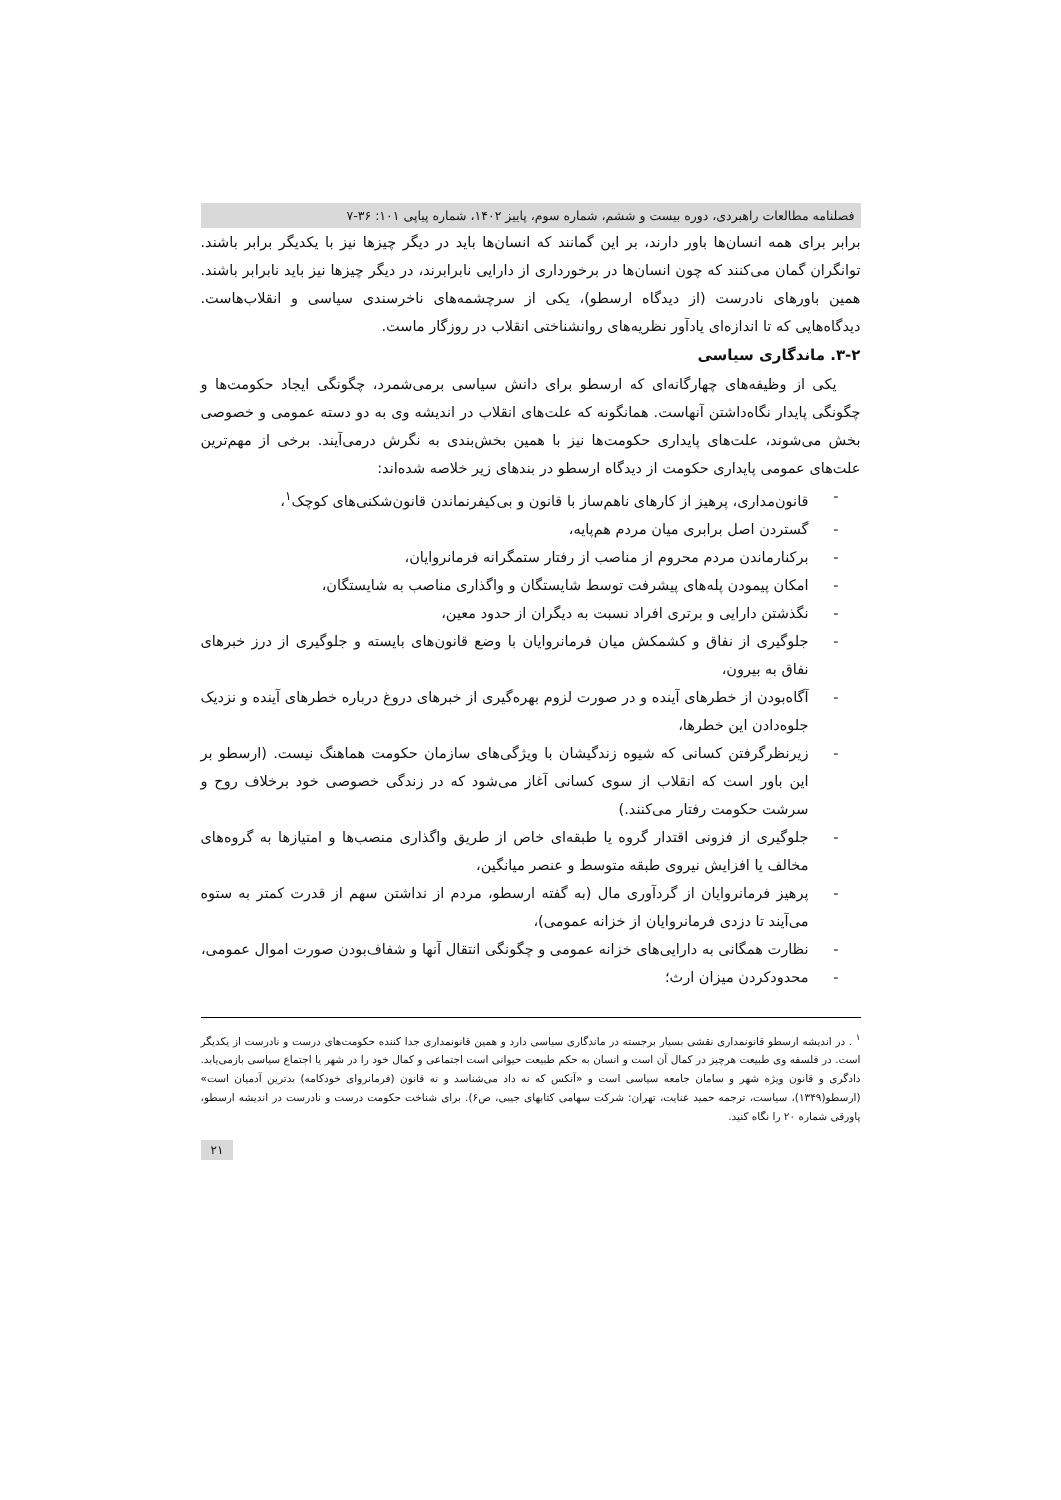فصلنامه مطالعات راهبردی، دوره بیست و ششم، شماره سوم، پاییز ۱۴۰۲، شماره پیاپی ۱۰۱: ۳۶-۷
برابر برای همه انسان‌ها باور دارند، بر این گمانند که انسان‌ها باید در دیگر چیزها نیز با یکدیگر برابر باشند. توانگران گمان می‌کنند که چون انسان‌ها در برخورداری از دارایی نابرابرند، در دیگر چیزها نیز باید نابرابر باشند. همین باورهای نادرست (از دیدگاه ارسطو)، یکی از سرچشمه‌های ناخرسندی سیاسی و انقلاب‌هاست. دیدگاه‌هایی که تا اندازه‌ای یادآور نظریه‌های روانشناختی انقلاب در روزگار ماست.
۳-۲. ماندگاری سیاسی
یکی از وظیفه‌های چهارگانه‌ای که ارسطو برای دانش سیاسی برمی‌شمرد، چگونگی ایجاد حکومت‌ها و چگونگی پایدار نگاه‌داشتن آنهاست. همانگونه که علت‌های انقلاب در اندیشه وی به دو دسته عمومی و خصوصی بخش می‌شوند، علت‌های پایداری حکومت‌ها نیز با همین بخش‌بندی به نگرش درمی‌آیند. برخی از مهم‌ترین علت‌های عمومی پایداری حکومت از دیدگاه ارسطو در بندهای زیر خلاصه شده‌اند:
- قانون‌مداری، پرهیز از کارهای ناهم‌ساز با قانون و بی‌کیفرنماندن قانون‌شکنی‌های کوچک<sup>۱</sup>،
- گستردن اصل برابری میان مردم هم‌پایه،
- برکنارماندن مردم محروم از مناصب از رفتار ستمگرانه فرمانروایان،
- امکان پیمودن پله‌های پیشرفت توسط شایستگان و واگذاری مناصب به شایستگان،
- نگذشتن دارایی و برتری افراد نسبت به دیگران از حدود معین،
- جلوگیری از نفاق و کشمکش میان فرمانروایان با وضع قانون‌های بایسته و جلوگیری از درز خبرهای نفاق به بیرون،
- آگاه‌بودن از خطرهای آینده و در صورت لزوم بهره‌گیری از خبرهای دروغ درباره خطرهای آینده و نزدیک جلوه‌دادن این خطرها،
- زیرنظرگرفتن کسانی که شیوه زندگیشان با ویژگی‌های سازمان حکومت هماهنگ نیست. (ارسطو بر این باور است که انقلاب از سوی کسانی آغاز می‌شود که در زندگی خصوصی خود برخلاف روح و سرشت حکومت رفتار می‌کنند.)
- جلوگیری از فزونی اقتدار گروه یا طبقه‌ای خاص از طریق واگذاری منصب‌ها و امتیازها به گروه‌های مخالف یا افزایش نیروی طبقه متوسط و عنصر میانگین،
- پرهیز فرمانروایان از گردآوری مال (به گفته ارسطو، مردم از نداشتن سهم از قدرت کمتر به ستوه می‌آیند تا دزدی فرمانروایان از خزانه عمومی)،
- نظارت همگانی به دارایی‌های خزانه عمومی و چگونگی انتقال آنها و شفاف‌بودن صورت اموال عمومی،
- محدودکردن میزان ارث؛
<sup>۱</sup> . در اندیشه ارسطو قانونمداری نقشی بسیار برجسته در ماندگاری سیاسی دارد و همین قانونمداری جدا کننده حکومت‌های درست و نادرست از یکدیگر است. در فلسفه وی طبیعت هرچیز در کمال آن است و انسان به حکم طبیعت حیوانی است اجتماعی و کمال خود را در شهر یا اجتماع سیاسی بازمی‌یابد. دادگری و قانون ویژه شهر و سامان جامعه سیاسی است و «آنکس که نه داد می‌شناسد و نه قانون (فرمانروای خودکامه) بدترین آدمیان است» (ارسطو(۱۳۴۹)، سیاست، ترجمه حمید عنایت، تهران: شرکت سهامی کتابهای جیبی، ص۶). برای شناخت حکومت درست و نادرست در اندیشه ارسطو، پاورقی شماره ۲۰ را نگاه کنید.
۲۱